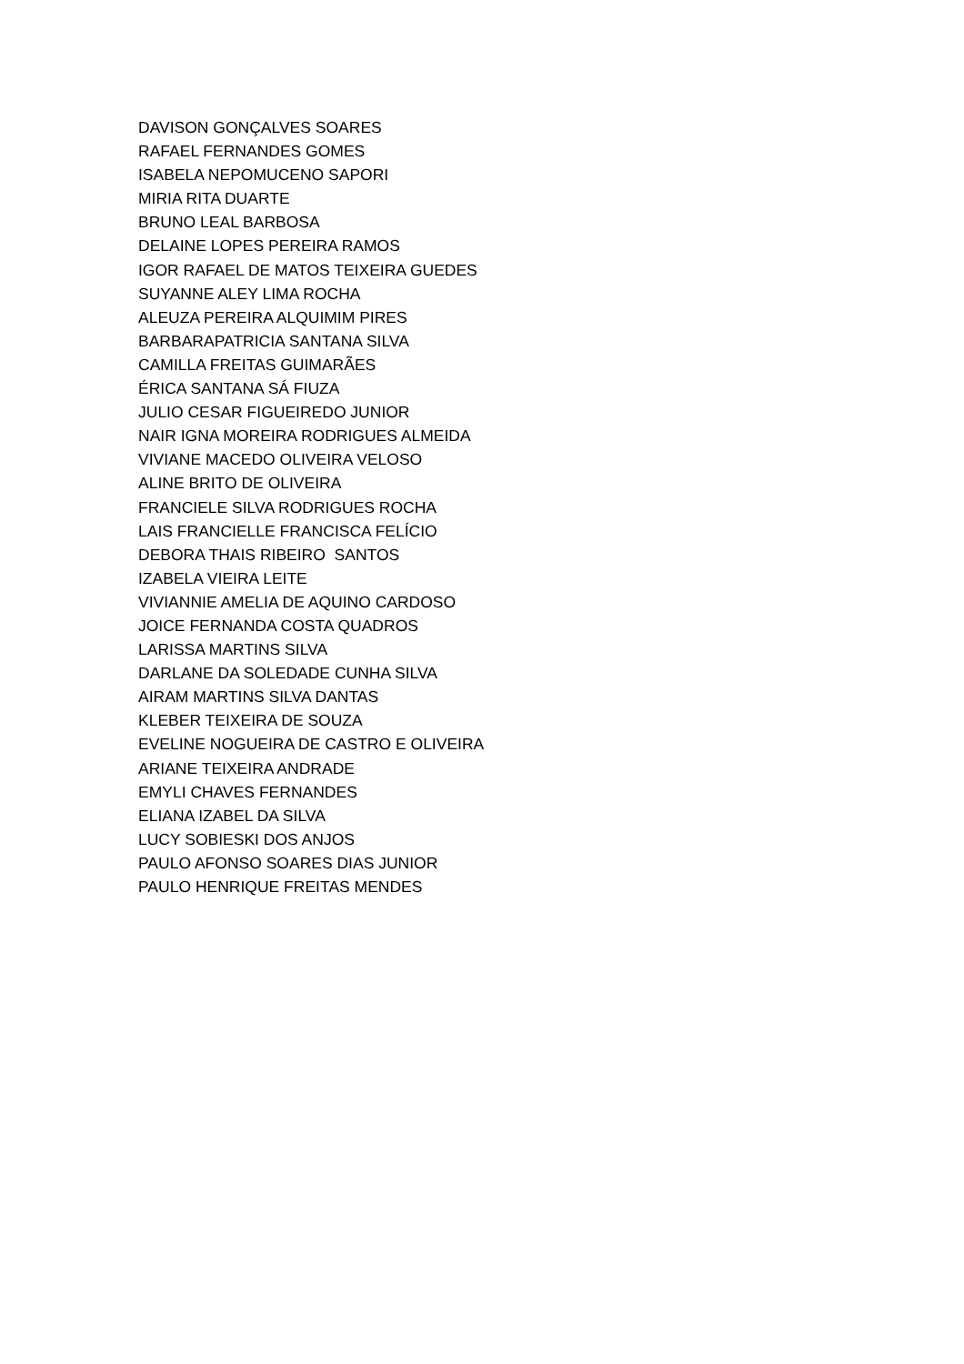DAVISON GONÇALVES SOARES
RAFAEL FERNANDES GOMES
ISABELA NEPOMUCENO SAPORI
MIRIA RITA DUARTE
BRUNO LEAL BARBOSA
DELAINE LOPES PEREIRA RAMOS
IGOR RAFAEL DE MATOS TEIXEIRA GUEDES
SUYANNE ALEY LIMA ROCHA
ALEUZA PEREIRA ALQUIMIM PIRES
BARBARAPATRICIA SANTANA SILVA
CAMILLA FREITAS GUIMARÃES
ÉRICA SANTANA SÁ FIUZA
JULIO CESAR FIGUEIREDO JUNIOR
NAIR IGNA MOREIRA RODRIGUES ALMEIDA
VIVIANE MACEDO OLIVEIRA VELOSO
ALINE BRITO DE OLIVEIRA
FRANCIELE SILVA RODRIGUES ROCHA
LAIS FRANCIELLE FRANCISCA FELÍCIO
DEBORA THAIS RIBEIRO SANTOS
IZABELA VIEIRA LEITE
VIVIANNIE AMELIA DE AQUINO CARDOSO
JOICE FERNANDA COSTA QUADROS
LARISSA MARTINS SILVA
DARLANE DA SOLEDADE CUNHA SILVA
AIRAM MARTINS SILVA DANTAS
KLEBER TEIXEIRA DE SOUZA
EVELINE NOGUEIRA DE CASTRO E OLIVEIRA
ARIANE TEIXEIRA ANDRADE
EMYLI CHAVES FERNANDES
ELIANA IZABEL DA SILVA
LUCY SOBIESKI DOS ANJOS
PAULO AFONSO SOARES DIAS JUNIOR
PAULO HENRIQUE FREITAS MENDES